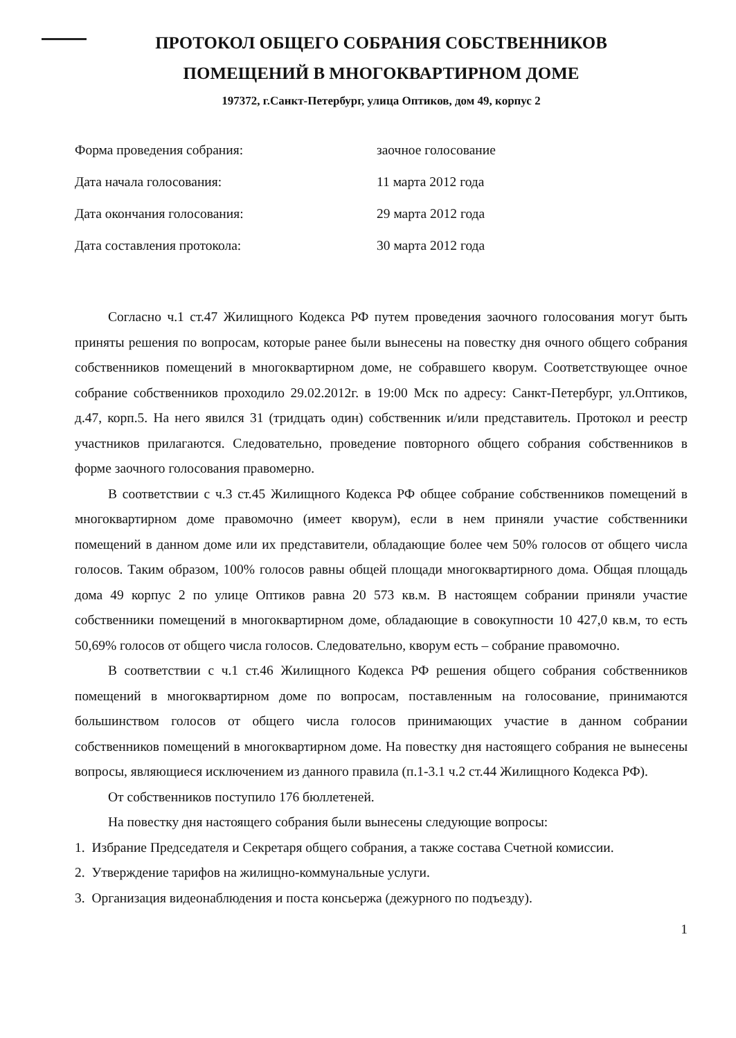ПРОТОКОЛ ОБЩЕГО СОБРАНИЯ СОБСТВЕННИКОВ
ПОМЕЩЕНИЙ В МНОГОКВАРТИРНОМ ДОМЕ
197372, г.Санкт-Петербург, улица Оптиков, дом 49, корпус 2
Форма проведения собрания: заочное голосование
Дата начала голосования: 11 марта 2012 года
Дата окончания голосования: 29 марта 2012 года
Дата составления протокола: 30 марта 2012 года
Согласно ч.1 ст.47 Жилищного Кодекса РФ путем проведения заочного голосования могут быть приняты решения по вопросам, которые ранее были вынесены на повестку дня очного общего собрания собственников помещений в многоквартирном доме, не собравшего кворум. Соответствующее очное собрание собственников проходило 29.02.2012г. в 19:00 Мск по адресу: Санкт-Петербург, ул.Оптиков, д.47, корп.5. На него явился 31 (тридцать один) собственник и/или представитель. Протокол и реестр участников прилагаются. Следовательно, проведение повторного общего собрания собственников в форме заочного голосования правомерно.
В соответствии с ч.3 ст.45 Жилищного Кодекса РФ общее собрание собственников помещений в многоквартирном доме правомочно (имеет кворум), если в нем приняли участие собственники помещений в данном доме или их представители, обладающие более чем 50% голосов от общего числа голосов. Таким образом, 100% голосов равны общей площади многоквартирного дома. Общая площадь дома 49 корпус 2 по улице Оптиков равна 20 573 кв.м. В настоящем собрании приняли участие собственники помещений в многоквартирном доме, обладающие в совокупности 10 427,0 кв.м, то есть 50,69% голосов от общего числа голосов. Следовательно, кворум есть – собрание правомочно.
В соответствии с ч.1 ст.46 Жилищного Кодекса РФ решения общего собрания собственников помещений в многоквартирном доме по вопросам, поставленным на голосование, принимаются большинством голосов от общего числа голосов принимающих участие в данном собрании собственников помещений в многоквартирном доме. На повестку дня настоящего собрания не вынесены вопросы, являющиеся исключением из данного правила (п.1-3.1 ч.2 ст.44 Жилищного Кодекса РФ).
От собственников поступило 176 бюллетеней.
На повестку дня настоящего собрания были вынесены следующие вопросы:
1. Избрание Председателя и Секретаря общего собрания, а также состава Счетной комиссии.
2. Утверждение тарифов на жилищно-коммунальные услуги.
3. Организация видеонаблюдения и поста консьержа (дежурного по подъезду).
1